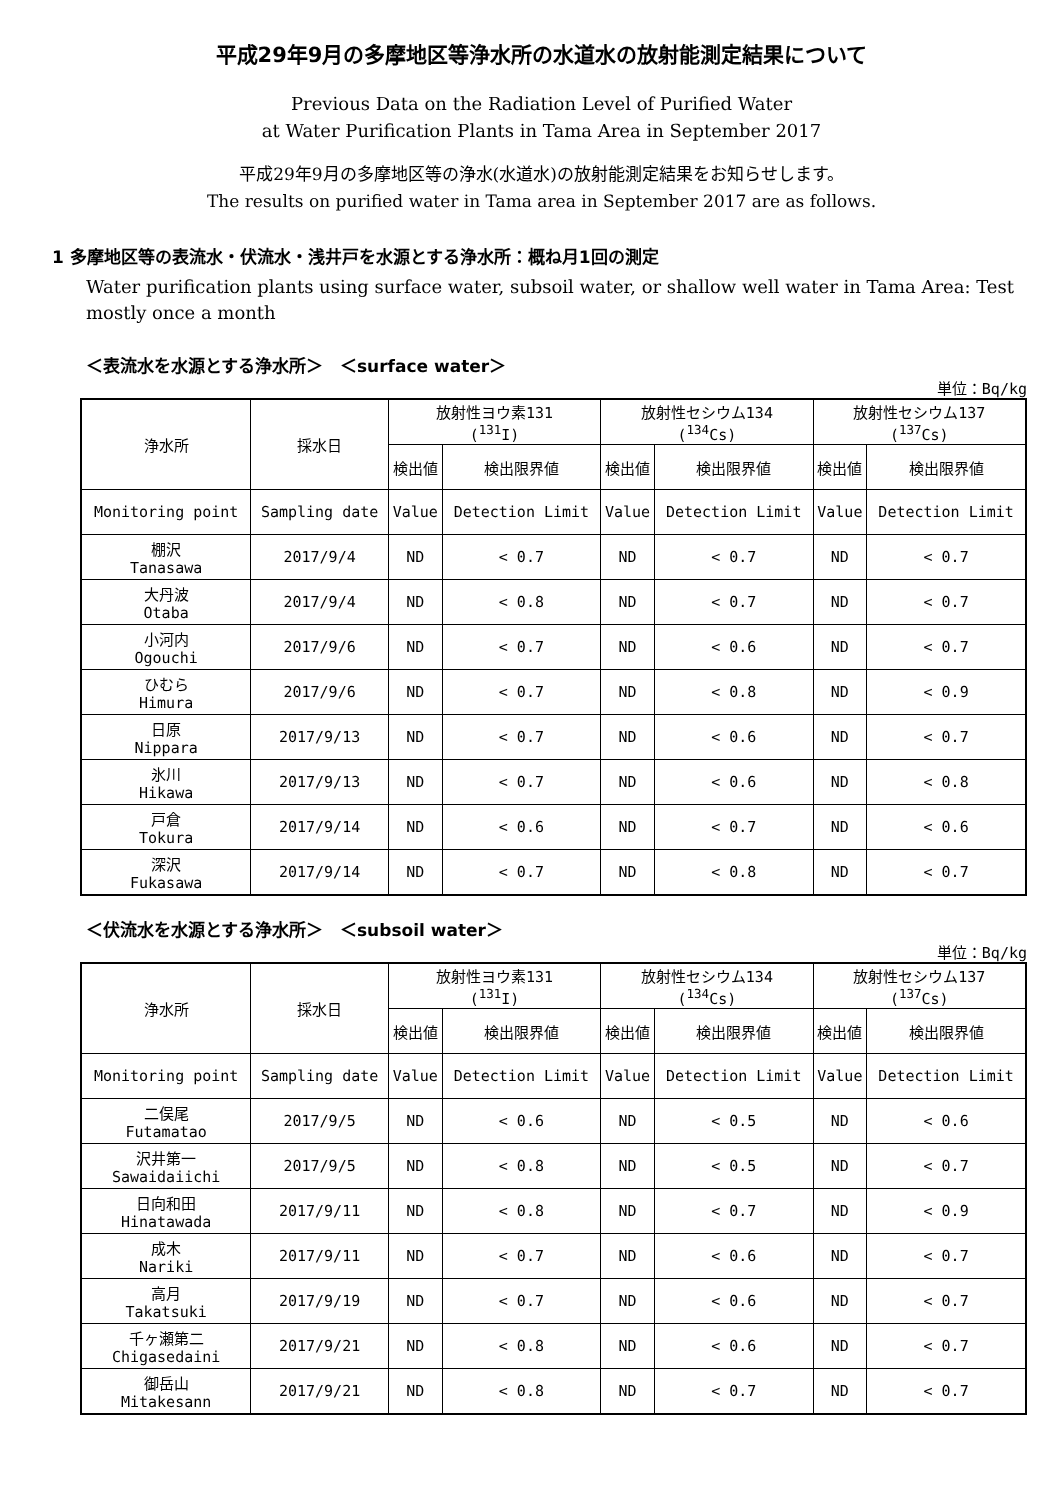平成29年9月の多摩地区等浄水所の水道水の放射能測定結果について
Previous Data on the Radiation Level of Purified Water
at Water Purification Plants in Tama Area in September 2017
平成29年9月の多摩地区等の浄水(水道水)の放射能測定結果をお知らせします。
The results on purified water in Tama area in September 2017 are as follows.
1 多摩地区等の表流水・伏流水・浅井戸を水源とする浄水所：概ね月1回の測定
Water purification plants using surface water, subsoil water, or shallow well water in Tama Area: Test mostly once a month
＜表流水を水源とする浄水所＞　＜surface water＞
単位：Bq/kg
| 浄水所 | 採水日 | 放射性ヨウ素131 (<sup>131</sup>I) | | 放射性セシウム134 (<sup>134</sup>Cs) | | 放射性セシウム137 (<sup>137</sup>Cs) | |
| --- | --- | --- | --- | --- | --- | --- | --- |
| | | 検出値 | 検出限界値 | 検出値 | 検出限界値 | 検出値 | 検出限界値 |
| Monitoring point | Sampling date | Value | Detection Limit | Value | Detection Limit | Value | Detection Limit |
| 棚沢 Tanasawa | 2017/9/4 | ND | < 0.7 | ND | < 0.7 | ND | < 0.7 |
| 大丹波 Otaba | 2017/9/4 | ND | < 0.8 | ND | < 0.7 | ND | < 0.7 |
| 小河内 Ogouchi | 2017/9/6 | ND | < 0.7 | ND | < 0.6 | ND | < 0.7 |
| ひむら Himura | 2017/9/6 | ND | < 0.7 | ND | < 0.8 | ND | < 0.9 |
| 日原 Nippara | 2017/9/13 | ND | < 0.7 | ND | < 0.6 | ND | < 0.7 |
| 氷川 Hikawa | 2017/9/13 | ND | < 0.7 | ND | < 0.6 | ND | < 0.8 |
| 戸倉 Tokura | 2017/9/14 | ND | < 0.6 | ND | < 0.7 | ND | < 0.6 |
| 深沢 Fukasawa | 2017/9/14 | ND | < 0.7 | ND | < 0.8 | ND | < 0.7 |
＜伏流水を水源とする浄水所＞　＜subsoil water＞
単位：Bq/kg
| 浄水所 | 採水日 | 放射性ヨウ素131 (<sup>131</sup>I) | | 放射性セシウム134 (<sup>134</sup>Cs) | | 放射性セシウム137 (<sup>137</sup>Cs) | |
| --- | --- | --- | --- | --- | --- | --- | --- |
| | | 検出値 | 検出限界値 | 検出値 | 検出限界値 | 検出値 | 検出限界値 |
| Monitoring point | Sampling date | Value | Detection Limit | Value | Detection Limit | Value | Detection Limit |
| 二俣尾 Futamatao | 2017/9/5 | ND | < 0.6 | ND | < 0.5 | ND | < 0.6 |
| 沢井第一 Sawaidaiichi | 2017/9/5 | ND | < 0.8 | ND | < 0.5 | ND | < 0.7 |
| 日向和田 Hinatawada | 2017/9/11 | ND | < 0.8 | ND | < 0.7 | ND | < 0.9 |
| 成木 Nariki | 2017/9/11 | ND | < 0.7 | ND | < 0.6 | ND | < 0.7 |
| 高月 Takatsuki | 2017/9/19 | ND | < 0.7 | ND | < 0.6 | ND | < 0.7 |
| 千ヶ瀬第二 Chigasedaini | 2017/9/21 | ND | < 0.8 | ND | < 0.6 | ND | < 0.7 |
| 御岳山 Mitakesann | 2017/9/21 | ND | < 0.8 | ND | < 0.7 | ND | < 0.7 |